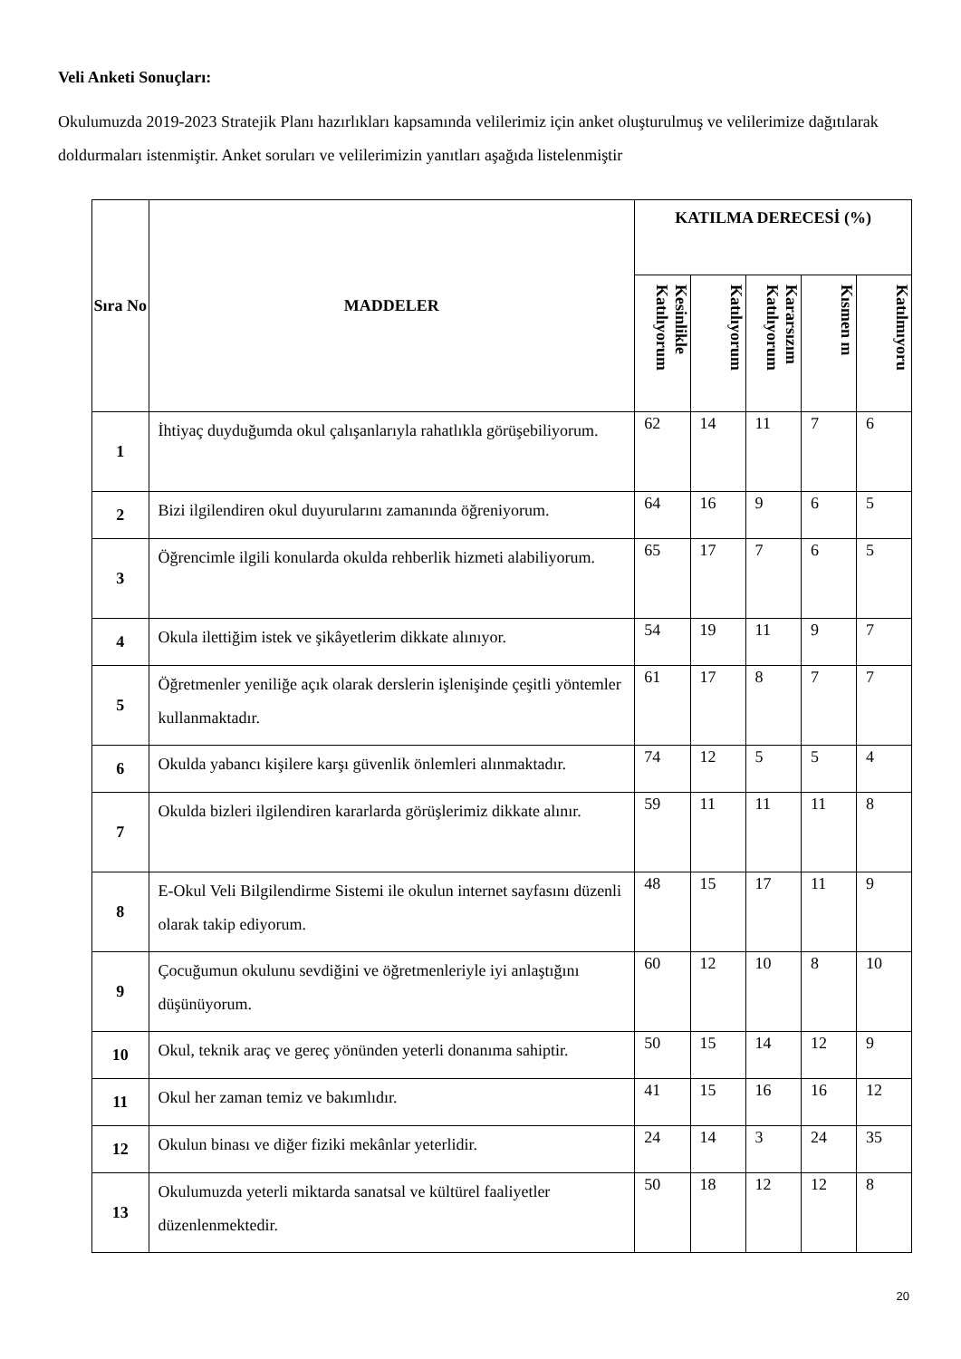Veli Anketi Sonuçları:
Okulumuzda 2019-2023 Stratejik Planı hazırlıkları kapsamında velilerimiz için anket oluşturulmuş ve velilerimize dağıtılarak doldurmaları istenmiştir. Anket soruları ve velilerimizin yanıtları aşağıda listelenmiştir
| Sıra No | MADDELER | KATILMA DERECESİ (%) | | | | |
| --- | --- | --- | --- | --- | --- | --- |
| | | Kesinlikle Katılıyorum | Katılıyorum | Kararsızım Katılıyorum | Kısmen m | Katılmıyoru |
| 1 | İhtiyaç duyduğumda okul çalışanlarıyla rahatlıkla görüşebiliyorum. | 62 | 14 | 11 | 7 | 6 |
| 2 | Bizi ilgilendiren okul duyurularını zamanında öğreniyorum. | 64 | 16 | 9 | 6 | 5 |
| 3 | Öğrencimle ilgili konularda okulda rehberlik hizmeti alabiliyorum. | 65 | 17 | 7 | 6 | 5 |
| 4 | Okula ilettiğim istek ve şikâyetlerim dikkate alınıyor. | 54 | 19 | 11 | 9 | 7 |
| 5 | Öğretmenler yeniliğe açık olarak derslerin işlenişinde çeşitli yöntemler kullanmaktadır. | 61 | 17 | 8 | 7 | 7 |
| 6 | Okulda yabancı kişilere karşı güvenlik önlemleri alınmaktadır. | 74 | 12 | 5 | 5 | 4 |
| 7 | Okulda bizleri ilgilendiren kararlarda görüşlerimiz dikkate alınır. | 59 | 11 | 11 | 11 | 8 |
| 8 | E-Okul Veli Bilgilendirme Sistemi ile okulun internet sayfasını düzenli olarak takip ediyorum. | 48 | 15 | 17 | 11 | 9 |
| 9 | Çocuğumun okulunu sevdiğini ve öğretmenleriyle iyi anlaştığını düşünüyorum. | 60 | 12 | 10 | 8 | 10 |
| 10 | Okul, teknik araç ve gereç yönünden yeterli donanıma sahiptir. | 50 | 15 | 14 | 12 | 9 |
| 11 | Okul her zaman temiz ve bakımlıdır. | 41 | 15 | 16 | 16 | 12 |
| 12 | Okulun binası ve diğer fiziki mekânlar yeterlidir. | 24 | 14 | 3 | 24 | 35 |
| 13 | Okulumuzda yeterli miktarda sanatsal ve kültürel faaliyetler düzenlenmektedir. | 50 | 18 | 12 | 12 | 8 |
20